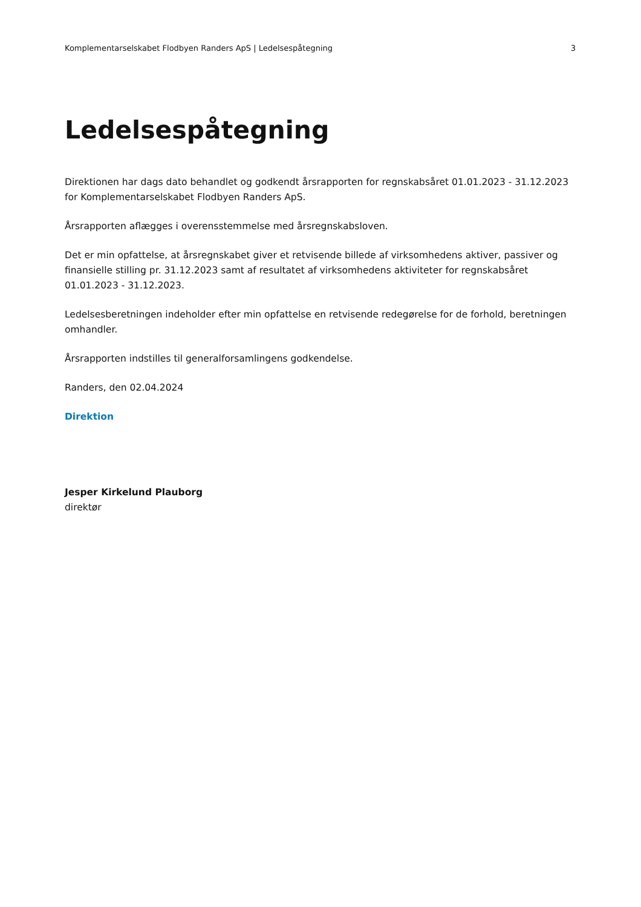Komplementarselskabet Flodbyen Randers ApS | Ledelsespåtegning 3
Ledelsespåtegning
Direktionen har dags dato behandlet og godkendt årsrapporten for regnskabsåret 01.01.2023 - 31.12.2023 for Komplementarselskabet Flodbyen Randers ApS.
Årsrapporten aflægges i overensstemmelse med årsregnskabsloven.
Det er min opfattelse, at årsregnskabet giver et retvisende billede af virksomhedens aktiver, passiver og finansielle stilling pr. 31.12.2023 samt af resultatet af virksomhedens aktiviteter for regnskabsåret 01.01.2023 - 31.12.2023.
Ledelsesberetningen indeholder efter min opfattelse en retvisende redegørelse for de forhold, beretningen omhandler.
Årsrapporten indstilles til generalforsamlingens godkendelse.
Randers, den 02.04.2024
Direktion
Jesper Kirkelund Plauborg
direktør